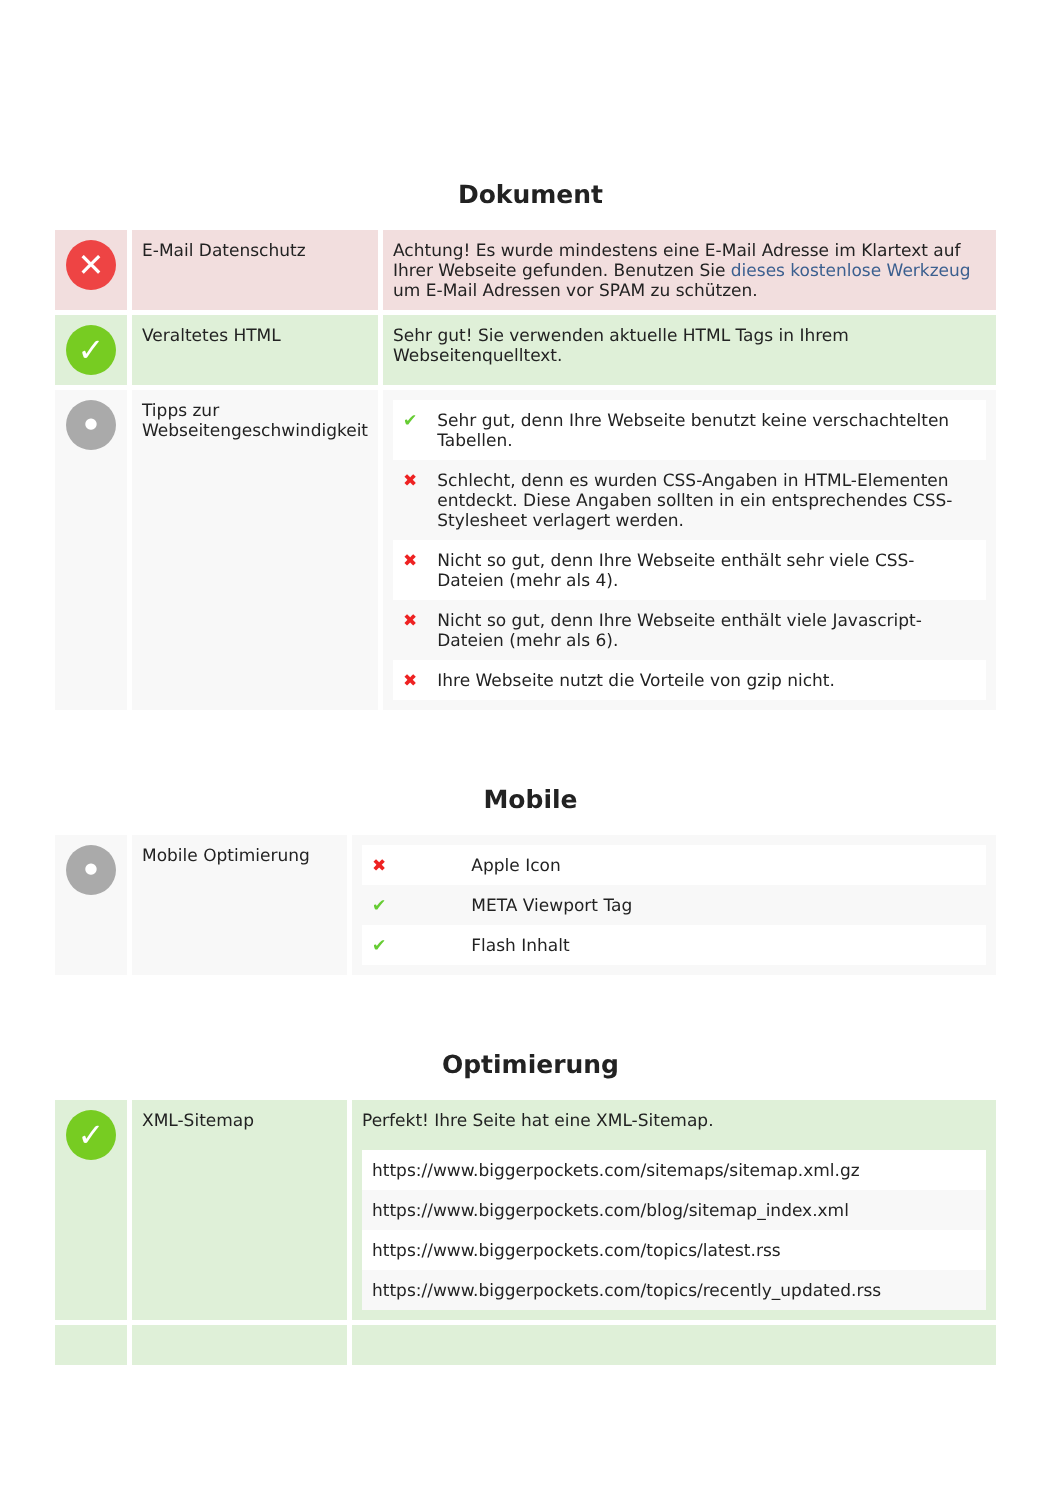Dokument
| ✕ | E-Mail Datenschutz | Achtung! Es wurde mindestens eine E-Mail Adresse im Klartext auf Ihrer Webseite gefunden. Benutzen Sie dieses kostenlose Werkzeug um E-Mail Adressen vor SPAM zu schützen. |
| ✓ | Veraltetes HTML | Sehr gut! Sie verwenden aktuelle HTML Tags in Ihrem Webseitenquelltext. |
| • | Tipps zur Webseitengeschwindigkeit | / ✔ / Sehr gut, denn Ihre Webseite benutzt keine verschachtelten Tabellen. / / ✖ / Schlecht, denn es wurden CSS-Angaben in HTML-Elementen entdeckt. Diese Angaben sollten in ein entsprechendes CSS-Stylesheet verlagert werden. / / ✖ / Nicht so gut, denn Ihre Webseite enthält sehr viele CSS-Dateien (mehr als 4). / / ✖ / Nicht so gut, denn Ihre Webseite enthält viele Javascript-Dateien (mehr als 6). / / ✖ / Ihre Webseite nutzt die Vorteile von gzip nicht. / |
Mobile
| • | Mobile Optimierung | / ✖ / Apple Icon / / ✔ / META Viewport Tag / / ✔ / Flash Inhalt / |
Optimierung
| ✓ | XML-Sitemap | Perfekt! Ihre Seite hat eine XML-Sitemap. / https://www.biggerpockets.com/sitemaps/sitemap.xml.gz / / https://www.biggerpockets.com/blog/sitemap_index.xml / / https://www.biggerpockets.com/topics/latest.rss / / https://www.biggerpockets.com/topics/recently_updated.rss / |